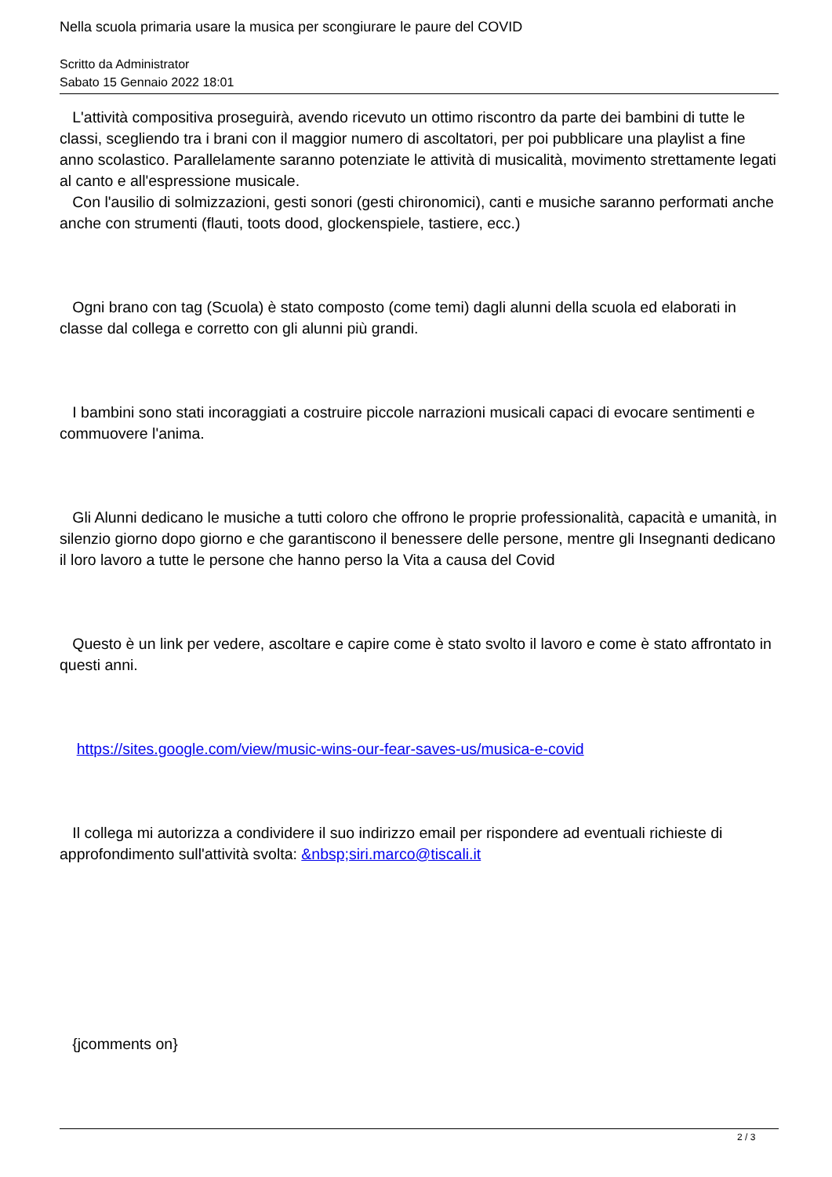Nella scuola primaria usare la musica per scongiurare le paure del COVID
Scritto da Administrator
Sabato 15 Gennaio 2022 18:01
L'attività compositiva proseguirà, avendo ricevuto un ottimo riscontro da parte dei bambini di tutte le classi, scegliendo tra i brani con il maggior numero di ascoltatori, per poi pubblicare una playlist a fine anno scolastico. Parallelamente saranno potenziate le attività di musicalità, movimento strettamente legati al canto e all'espressione musicale.
Con l'ausilio di solmizzazioni, gesti sonori (gesti chironomici), canti e musiche saranno performati anche anche con strumenti (flauti, toots dood, glockenspiele, tastiere, ecc.)
Ogni brano con tag (Scuola) è stato composto (come temi) dagli alunni della scuola ed elaborati in classe dal collega e corretto con gli alunni più grandi.
I bambini sono stati incoraggiati a costruire piccole narrazioni musicali capaci di evocare sentimenti e commuovere l'anima.
Gli Alunni dedicano le musiche a tutti coloro che offrono le proprie professionalità, capacità e umanità, in silenzio giorno dopo giorno e che garantiscono il benessere delle persone, mentre gli Insegnanti dedicano il loro lavoro a tutte le persone che hanno perso la Vita a causa del Covid
Questo è un link per vedere, ascoltare e capire come è stato svolto il lavoro e come è stato affrontato in questi anni.
https://sites.google.com/view/music-wins-our-fear-saves-us/musica-e-covid
Il collega mi autorizza a condividere il suo indirizzo email per rispondere ad eventuali richieste di approfondimento sull'attività svolta: &nbsp;siri.marco@tiscali.it
{jcomments on}
2 / 3